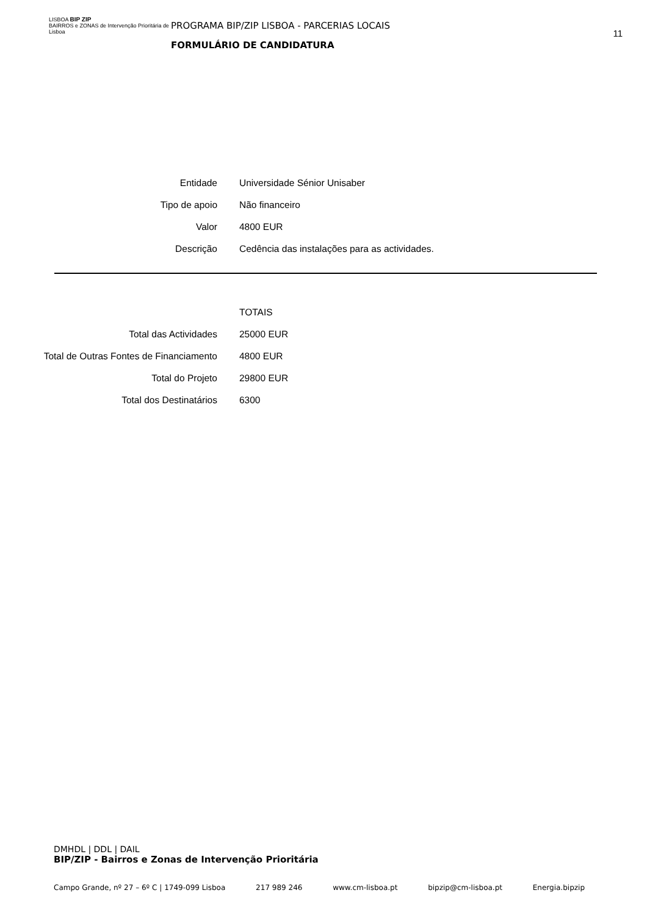LISBOA BIP ZIP
BAIRROS e ZONAS de Intervenção Prioritária de Lisboa
PROGRAMA BIP/ZIP LISBOA - PARCERIAS LOCAIS
FORMULÁRIO DE CANDIDATURA
11
| Entidade | Universidade Sénior Unisaber |
| Tipo de apoio | Não financeiro |
| Valor | 4800 EUR |
| Descrição | Cedência das instalações para as actividades. |
| | TOTAIS |
| Total das Actividades | 25000 EUR |
| Total de Outras Fontes de Financiamento | 4800 EUR |
| Total do Projeto | 29800 EUR |
| Total dos Destinatários | 6300 |
DMHDL | DDL | DAIL
BIP/ZIP - Bairros e Zonas de Intervenção Prioritária
Campo Grande, nº 27 – 6º C | 1749-099 Lisboa 217 989 246 www.cm-lisboa.pt bipzip@cm-lisboa.pt Energia.bipzip